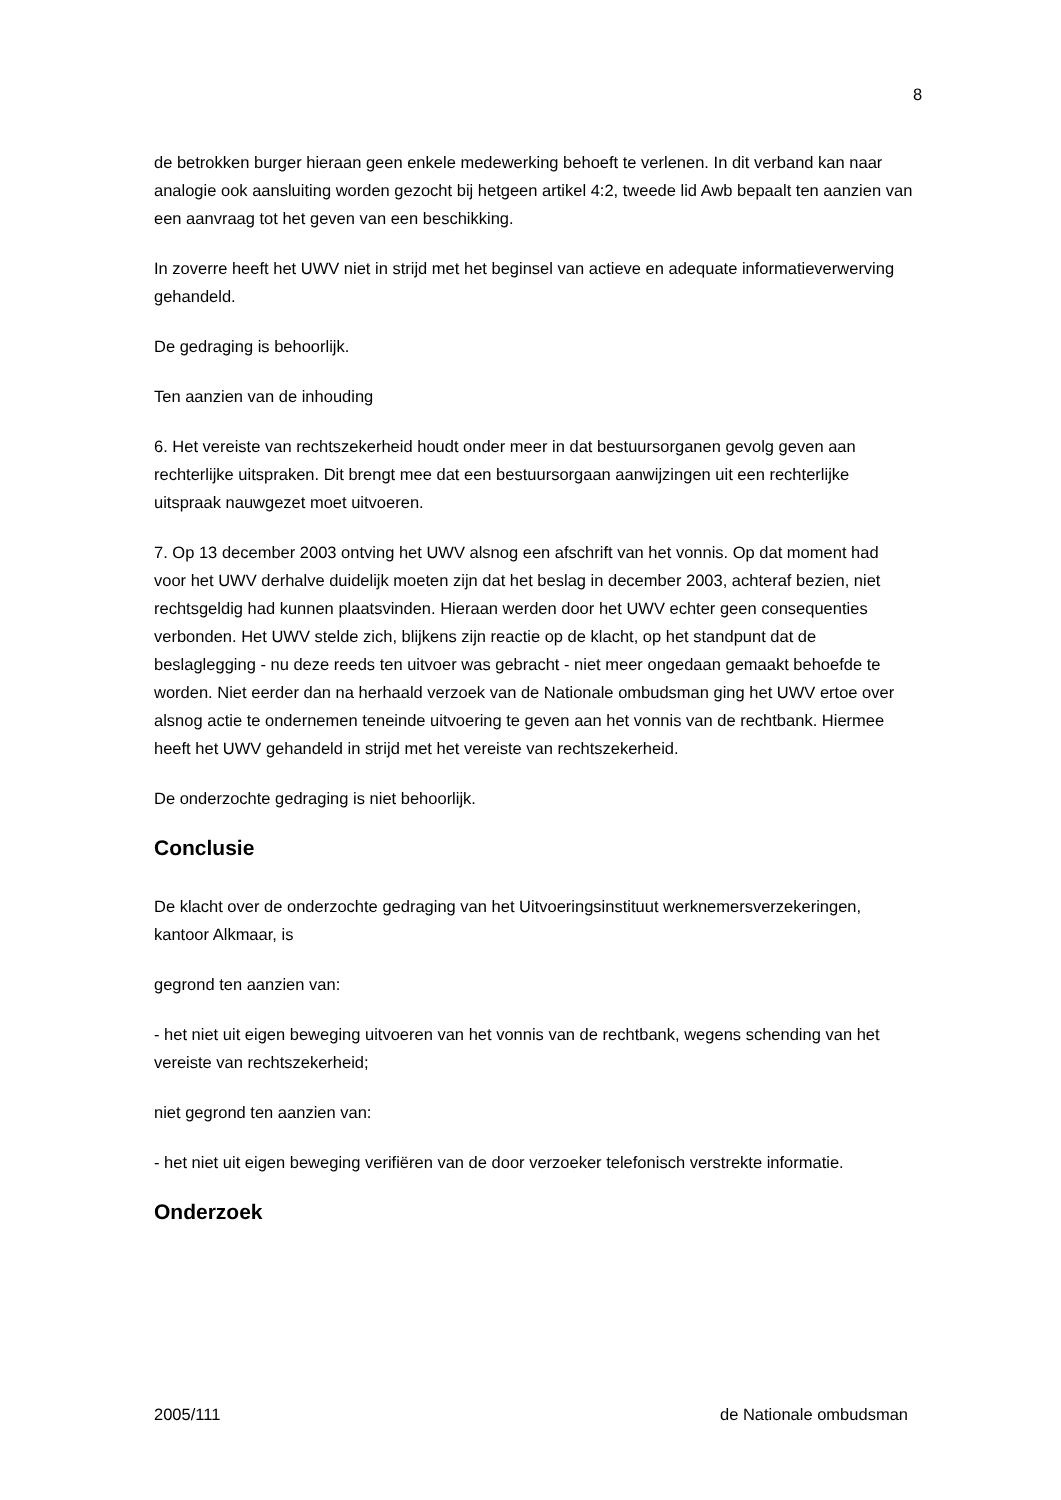8
de betrokken burger hieraan geen enkele medewerking behoeft te verlenen. In dit verband kan naar analogie ook aansluiting worden gezocht bij hetgeen artikel 4:2, tweede lid Awb bepaalt ten aanzien van een aanvraag tot het geven van een beschikking.
In zoverre heeft het UWV niet in strijd met het beginsel van actieve en adequate informatieverwerving gehandeld.
De gedraging is behoorlijk.
Ten aanzien van de inhouding
6. Het vereiste van rechtszekerheid houdt onder meer in dat bestuursorganen gevolg geven aan rechterlijke uitspraken. Dit brengt mee dat een bestuursorgaan aanwijzingen uit een rechterlijke uitspraak nauwgezet moet uitvoeren.
7. Op 13 december 2003 ontving het UWV alsnog een afschrift van het vonnis. Op dat moment had voor het UWV derhalve duidelijk moeten zijn dat het beslag in december 2003, achteraf bezien, niet rechtsgeldig had kunnen plaatsvinden. Hieraan werden door het UWV echter geen consequenties verbonden. Het UWV stelde zich, blijkens zijn reactie op de klacht, op het standpunt dat de beslaglegging - nu deze reeds ten uitvoer was gebracht - niet meer ongedaan gemaakt behoefde te worden. Niet eerder dan na herhaald verzoek van de Nationale ombudsman ging het UWV ertoe over alsnog actie te ondernemen teneinde uitvoering te geven aan het vonnis van de rechtbank. Hiermee heeft het UWV gehandeld in strijd met het vereiste van rechtszekerheid.
De onderzochte gedraging is niet behoorlijk.
Conclusie
De klacht over de onderzochte gedraging van het Uitvoeringsinstituut werknemersverzekeringen, kantoor Alkmaar, is
gegrond ten aanzien van:
- het niet uit eigen beweging uitvoeren van het vonnis van de rechtbank, wegens schending van het vereiste van rechtszekerheid;
niet gegrond ten aanzien van:
- het niet uit eigen beweging verifiëren van de door verzoeker telefonisch verstrekte informatie.
Onderzoek
2005/111 de Nationale ombudsman